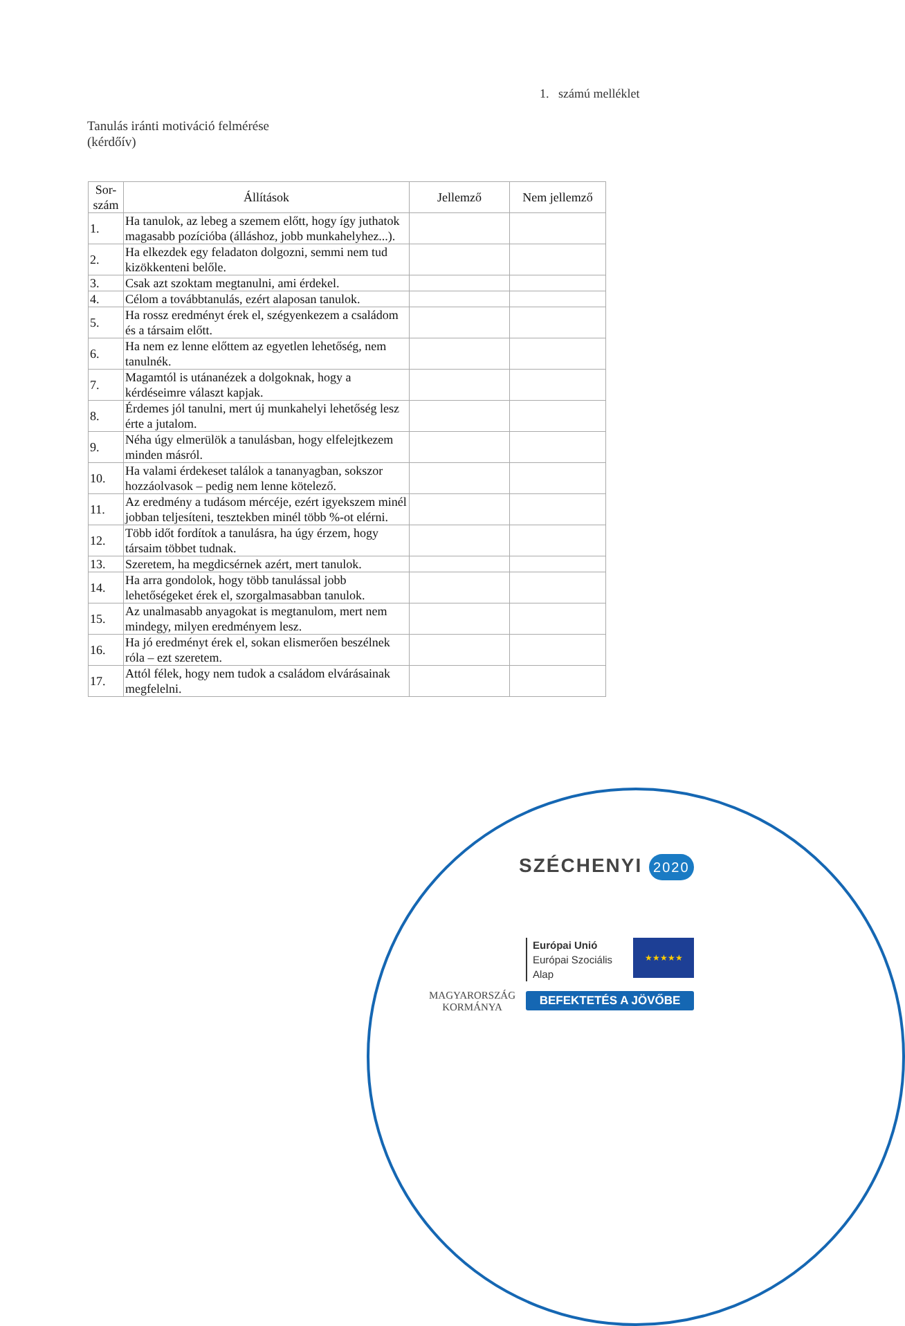1. számú melléklet
Tanulás iránti motiváció felmérése
(kérdőív)
| Sor- szám | Állítások | Jellemző | Nem jellemző |
| --- | --- | --- | --- |
| 1. | Ha tanulok, az lebeg a szemem előtt, hogy így juthatok magasabb pozícióba (álláshoz, jobb munkahelyhez...). | | |
| 2. | Ha elkezdek egy feladaton dolgozni, semmi nem tud kizökkenteni belőle. | | |
| 3. | Csak azt szoktam megtanulni, ami érdekel. | | |
| 4. | Célom a továbbtanulás, ezért alaposan tanulok. | | |
| 5. | Ha rossz eredményt érek el, szégyenkezem a családom és a társaim előtt. | | |
| 6. | Ha nem ez lenne előttem az egyetlen lehetőség, nem tanulnék. | | |
| 7. | Magamtól is utánanézek a dolgoknak, hogy a kérdéseimre választ kapjak. | | |
| 8. | Érdemes jól tanulni, mert új munkahelyi lehetőség lesz érte a jutalom. | | |
| 9. | Néha úgy elmerülök a tanulásban, hogy elfelejtkezem minden másról. | | |
| 10. | Ha valami érdekeset találok a tananyagban, sokszor hozzáolvasok – pedig nem lenne kötelező. | | |
| 11. | Az eredmény a tudásom mércéje, ezért igyekszem minél jobban teljesíteni, tesztekben minél több %-ot elérni. | | |
| 12. | Több időt fordítok a tanulásra, ha úgy érzem, hogy társaim többet tudnak. | | |
| 13. | Szeretem, ha megdicsérnek azért, mert tanulok. | | |
| 14. | Ha arra gondolok, hogy több tanulással jobb lehetőségeket érek el, szorgalmasabban tanulok. | | |
| 15. | Az unalmasabb anyagokat is megtanulom, mert nem mindegy, milyen eredményem lesz. | | |
| 16. | Ha jó eredményt érek el, sokan elismerően beszélnek róla – ezt szeretem. | | |
| 17. | Attól félek, hogy nem tudok a családom elvárásainak megfelelni. | | |
SZÉCHENYI 2020
MAGYARORSZÁG
KORMÁNYA
Európai Unió
Európai Szociális
Alap
★★★★★
BEFEKTETÉS A JÖVŐBE